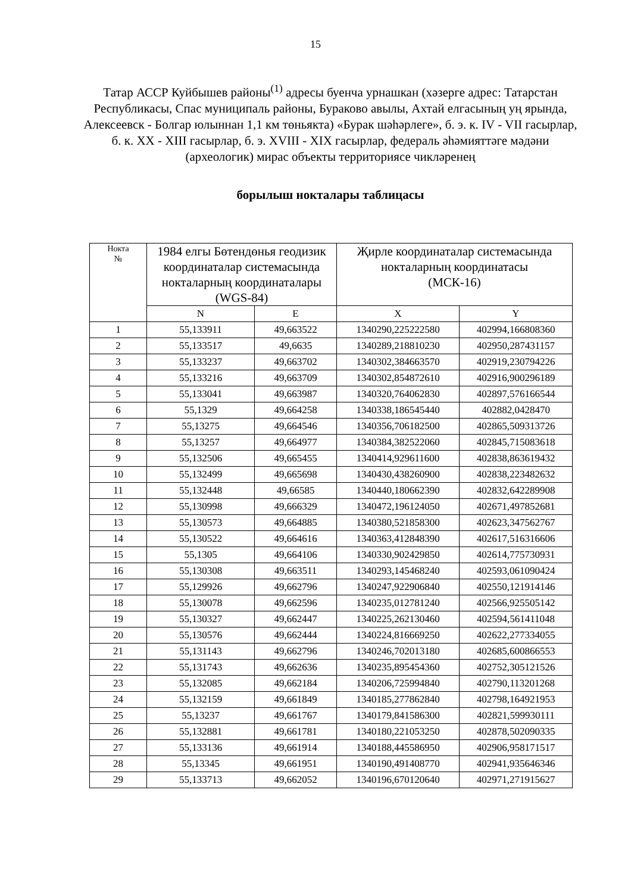15
Татар АССР Куйбышев районы<sup>(1)</sup> адресы буенча урнашкан (хәзерге адрес: Татарстан Республикасы, Спас муниципаль районы, Бураково авылы, Ахтай елгасының уң ярында, Алексеевск - Болгар юлыннан 1,1 км төньякта) «Бурак шәһәрлеге», б. э. к. IV - VII гасырлар, б. к. XX - XIII гасырлар, б. э. XVIII - XIX гасырлар, федераль әһәмияттәге мәдәни (археологик) мирас объекты территориясе чикләренең
борылыш нокталары таблицасы
| Нокта № | 1984 елгы Бөтендөнья геодизик координаталар системасында нокталарның координаталары (WGS-84) | | Җирле координаталар системасында нокталарның координатасы (МСК-16) | |
| --- | --- | --- | --- | --- |
| | N | E | X | Y |
| 1 | 55,133911 | 49,663522 | 1340290,225222580 | 402994,166808360 |
| 2 | 55,133517 | 49,6635 | 1340289,218810230 | 402950,287431157 |
| 3 | 55,133237 | 49,663702 | 1340302,384663570 | 402919,230794226 |
| 4 | 55,133216 | 49,663709 | 1340302,854872610 | 402916,900296189 |
| 5 | 55,133041 | 49,663987 | 1340320,764062830 | 402897,576166544 |
| 6 | 55,1329 | 49,664258 | 1340338,186545440 | 402882,0428470 |
| 7 | 55,13275 | 49,664546 | 1340356,706182500 | 402865,509313726 |
| 8 | 55,13257 | 49,664977 | 1340384,382522060 | 402845,715083618 |
| 9 | 55,132506 | 49,665455 | 1340414,929611600 | 402838,863619432 |
| 10 | 55,132499 | 49,665698 | 1340430,438260900 | 402838,223482632 |
| 11 | 55,132448 | 49,66585 | 1340440,180662390 | 402832,642289908 |
| 12 | 55,130998 | 49,666329 | 1340472,196124050 | 402671,497852681 |
| 13 | 55,130573 | 49,664885 | 1340380,521858300 | 402623,347562767 |
| 14 | 55,130522 | 49,664616 | 1340363,412848390 | 402617,516316606 |
| 15 | 55,1305 | 49,664106 | 1340330,902429850 | 402614,775730931 |
| 16 | 55,130308 | 49,663511 | 1340293,145468240 | 402593,061090424 |
| 17 | 55,129926 | 49,662796 | 1340247,922906840 | 402550,121914146 |
| 18 | 55,130078 | 49,662596 | 1340235,012781240 | 402566,925505142 |
| 19 | 55,130327 | 49,662447 | 1340225,262130460 | 402594,561411048 |
| 20 | 55,130576 | 49,662444 | 1340224,816669250 | 402622,277334055 |
| 21 | 55,131143 | 49,662796 | 1340246,702013180 | 402685,600866553 |
| 22 | 55,131743 | 49,662636 | 1340235,895454360 | 402752,305121526 |
| 23 | 55,132085 | 49,662184 | 1340206,725994840 | 402790,113201268 |
| 24 | 55,132159 | 49,661849 | 1340185,277862840 | 402798,164921953 |
| 25 | 55,13237 | 49,661767 | 1340179,841586300 | 402821,599930111 |
| 26 | 55,132881 | 49,661781 | 1340180,221053250 | 402878,502090335 |
| 27 | 55,133136 | 49,661914 | 1340188,445586950 | 402906,958171517 |
| 28 | 55,13345 | 49,661951 | 1340190,491408770 | 402941,935646346 |
| 29 | 55,133713 | 49,662052 | 1340196,670120640 | 402971,271915627 |